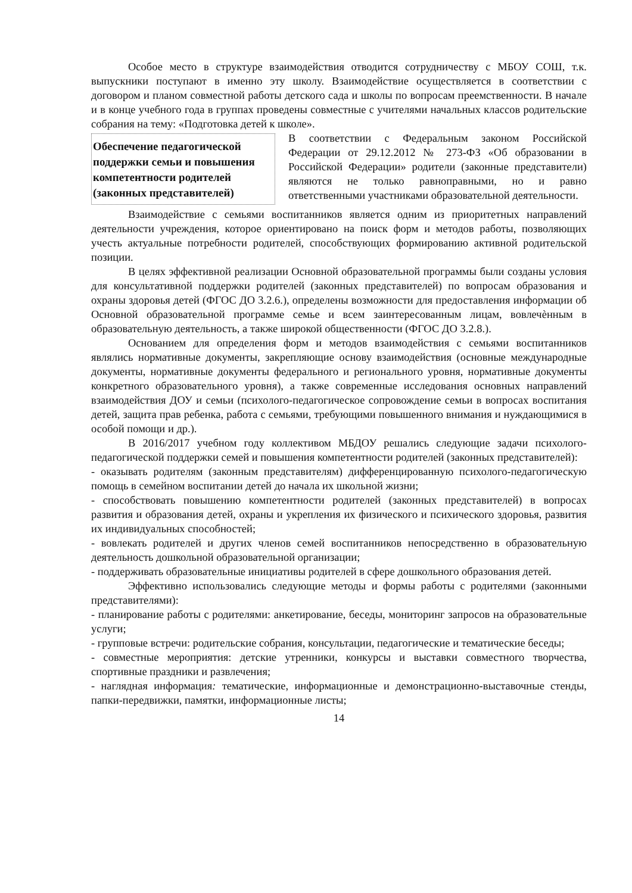Особое место в структуре взаимодействия отводится сотрудничеству с МБОУ СОШ, т.к. выпускники поступают в именно эту школу. Взаимодействие осуществляется в соответствии с договором и планом совместной работы детского сада и школы по вопросам преемственности. В начале и в конце учебного года в группах проведены совместные с учителями начальных классов родительские собрания на тему: «Подготовка детей к школе».
Обеспечение педагогической поддержки семьи и повышения компетентности родителей (законных представителей)
В соответствии с Федеральным законом Российской Федерации от 29.12.2012 № 273-ФЗ «Об образовании в Российской Федерации» родители (законные представители) являются не только равноправными, но и равно ответственными участниками образовательной деятельности.
Взаимодействие с семьями воспитанников является одним из приоритетных направлений деятельности учреждения, которое ориентировано на поиск форм и методов работы, позволяющих учесть актуальные потребности родителей, способствующих формированию активной родительской позиции.
В целях эффективной реализации Основной образовательной программы были созданы условия для консультативной поддержки родителей (законных представителей) по вопросам образования и охраны здоровья детей (ФГОС ДО 3.2.6.), определены возможности для предоставления информации об Основной образовательной программе семье и всем заинтересованным лицам, вовлечѐнным в образовательную деятельность, а также широкой общественности (ФГОС ДО 3.2.8.).
Основанием для определения форм и методов взаимодействия с семьями воспитанников являлись нормативные документы, закрепляющие основу взаимодействия (основные международные документы, нормативные документы федерального и регионального уровня, нормативные документы конкретного образовательного уровня), а также современные исследования основных направлений взаимодействия ДОУ и семьи (психолого-педагогическое сопровождение семьи в вопросах воспитания детей, защита прав ребенка, работа с семьями, требующими повышенного внимания и нуждающимися в особой помощи и др.).
В 2016/2017 учебном году коллективом МБДОУ решались следующие задачи психолого-педагогической поддержки семей и повышения компетентности родителей (законных представителей):
- оказывать родителям (законным представителям) дифференцированную психолого-педагогическую помощь в семейном воспитании детей до начала их школьной жизни;
- способствовать повышению компетентности родителей (законных представителей) в вопросах развития и образования детей, охраны и укрепления их физического и психического здоровья, развития их индивидуальных способностей;
- вовлекать родителей и других членов семей воспитанников непосредственно в образовательную деятельность дошкольной образовательной организации;
- поддерживать образовательные инициативы родителей в сфере дошкольного образования детей.
Эффективно использовались следующие методы и формы работы с родителями (законными представителями):
- планирование работы с родителями: анкетирование, беседы, мониторинг запросов на образовательные услуги;
- групповые встречи: родительские собрания, консультации, педагогические и тематические беседы;
- совместные мероприятия: детские утренники, конкурсы и выставки совместного творчества, спортивные праздники и развлечения;
- наглядная информация: тематические, информационные и демонстрационно-выставочные стенды, папки-передвижки, памятки, информационные листы;
14